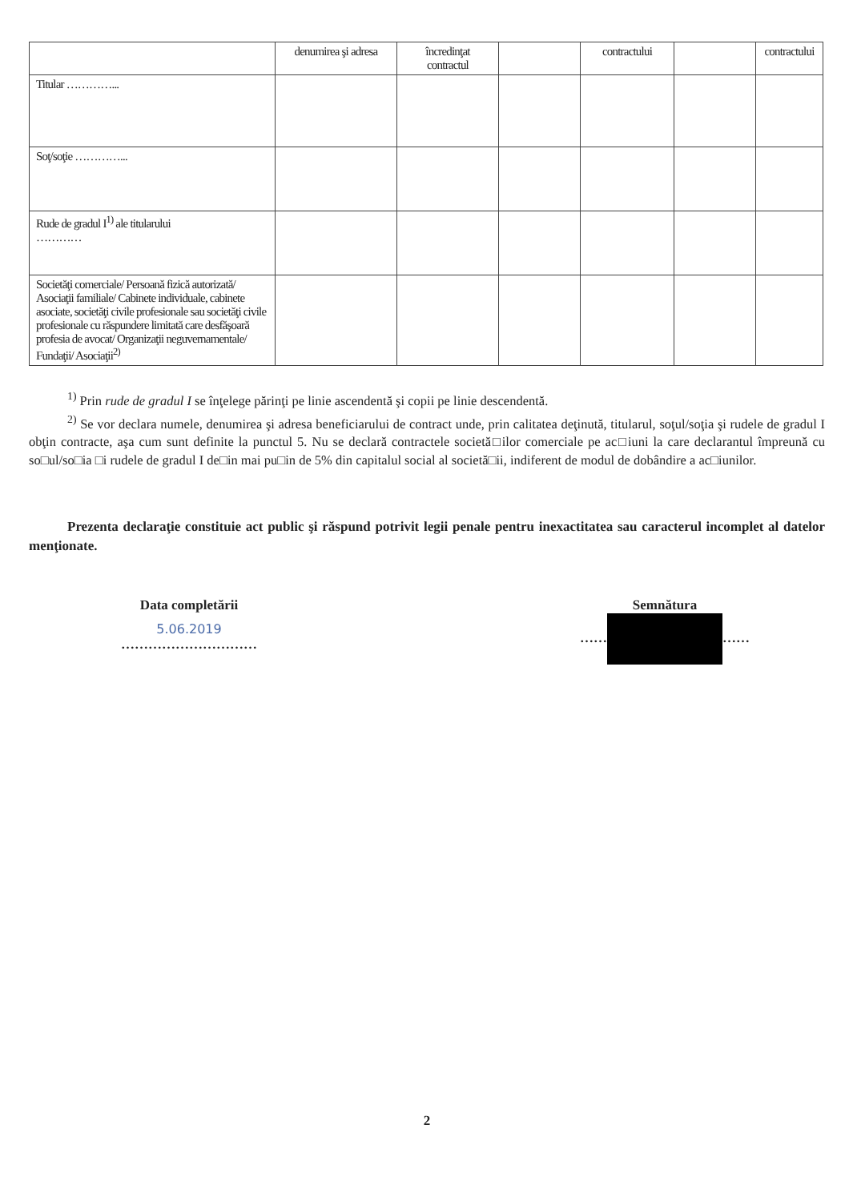| | denumirea şi adresa | încredinţat contractul | | contractului | | contractului |
| --- | --- | --- | --- | --- | --- | --- |
| Titular …………... | | | | | | |
| Soţ/soţie …………... | | | | | | |
| Rude de gradul I<sup>1)</sup> ale titularului ………… | | | | | | |
| Societăţi comerciale/ Persoană fizică autorizată/ Asociaţii familiale/ Cabinete individuale, cabinete asociate, societăţi civile profesionale sau societăţi civile profesionale cu răspundere limitată care desfăşoară profesia de avocat/ Organizaţii neguvernamentale/ Fundaţii/ Asociaţii<sup>2)</sup> | | | | | | |
<sup>1)</sup> Prin rude de gradul I se înţelege părinţi pe linie ascendentă şi copii pe linie descendentă.
<sup>2)</sup> Se vor declara numele, denumirea şi adresa beneficiarului de contract unde, prin calitatea deţinută, titularul, soţul/soţia şi rudele de gradul I obţin contracte, aşa cum sunt definite la punctul 5. Nu se declară contractele societă□ilor comerciale pe ac□iuni la care declarantul împreună cu so□ul/so□ia □i rudele de gradul I de□in mai pu□in de 5% din capitalul social al societă□ii, indiferent de modul de dobândire a ac□iunilor.
Prezenta declaraţie constituie act public şi răspund potrivit legii penale pentru inexactitatea sau caracterul incomplet al datelor menţionate.
Data completării
5.06.2019
…………………………
Semnătura
…… ……
2